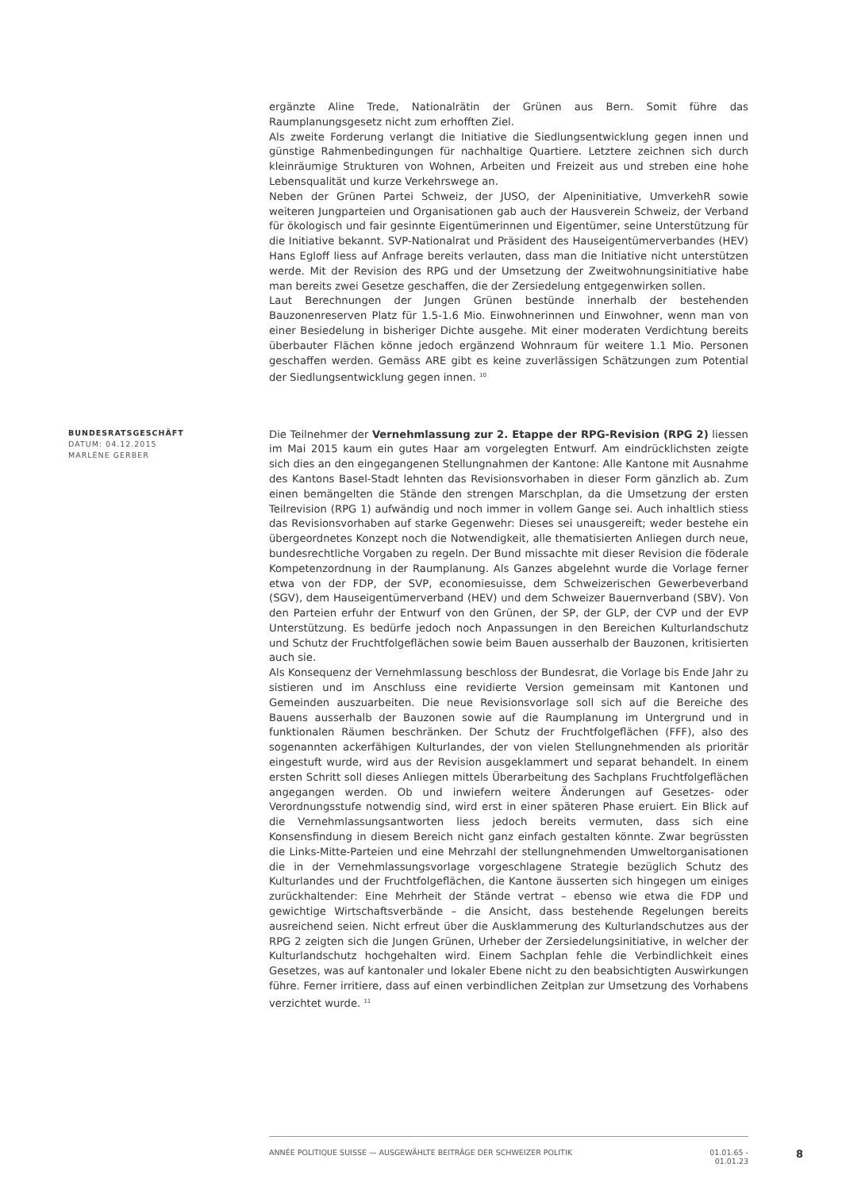ergänzte Aline Trede, Nationalrätin der Grünen aus Bern. Somit führe das Raumplanungsgesetz nicht zum erhofften Ziel.
Als zweite Forderung verlangt die Initiative die Siedlungsentwicklung gegen innen und günstige Rahmenbedingungen für nachhaltige Quartiere. Letztere zeichnen sich durch kleinräumige Strukturen von Wohnen, Arbeiten und Freizeit aus und streben eine hohe Lebensqualität und kurze Verkehrswege an.
Neben der Grünen Partei Schweiz, der JUSO, der Alpeninitiative, UmverkehR sowie weiteren Jungparteien und Organisationen gab auch der Hausverein Schweiz, der Verband für ökologisch und fair gesinnte Eigentümerinnen und Eigentümer, seine Unterstützung für die Initiative bekannt. SVP-Nationalrat und Präsident des Hauseigentümerverbandes (HEV) Hans Egloff liess auf Anfrage bereits verlauten, dass man die Initiative nicht unterstützen werde. Mit der Revision des RPG und der Umsetzung der Zweitwohnungsinitiative habe man bereits zwei Gesetze geschaffen, die der Zersiedelung entgegenwirken sollen.
Laut Berechnungen der Jungen Grünen bestünde innerhalb der bestehenden Bauzonenreserven Platz für 1.5-1.6 Mio. Einwohnerinnen und Einwohner, wenn man von einer Besiedelung in bisheriger Dichte ausgehe. Mit einer moderaten Verdichtung bereits überbauter Flächen könne jedoch ergänzend Wohnraum für weitere 1.1 Mio. Personen geschaffen werden. Gemäss ARE gibt es keine zuverlässigen Schätzungen zum Potential der Siedlungsentwicklung gegen innen. <sup>10</sup>
BUNDESRATSGESCHÄFT
DATUM: 04.12.2015
MARLÈNE GERBER
Die Teilnehmer der Vernehmlassung zur 2. Etappe der RPG-Revision (RPG 2) liessen im Mai 2015 kaum ein gutes Haar am vorgelegten Entwurf. Am eindrücklichsten zeigte sich dies an den eingegangenen Stellungnahmen der Kantone: Alle Kantone mit Ausnahme des Kantons Basel-Stadt lehnten das Revisionsvorhaben in dieser Form gänzlich ab. Zum einen bemängelten die Stände den strengen Marschplan, da die Umsetzung der ersten Teilrevision (RPG 1) aufwändig und noch immer in vollem Gange sei. Auch inhaltlich stiess das Revisionsvorhaben auf starke Gegenwehr: Dieses sei unausgereift; weder bestehe ein übergeordnetes Konzept noch die Notwendigkeit, alle thematisierten Anliegen durch neue, bundesrechtliche Vorgaben zu regeln. Der Bund missachte mit dieser Revision die föderale Kompetenzordnung in der Raumplanung. Als Ganzes abgelehnt wurde die Vorlage ferner etwa von der FDP, der SVP, economiesuisse, dem Schweizerischen Gewerbeverband (SGV), dem Hauseigentümerverband (HEV) und dem Schweizer Bauernverband (SBV). Von den Parteien erfuhr der Entwurf von den Grünen, der SP, der GLP, der CVP und der EVP Unterstützung. Es bedürfe jedoch noch Anpassungen in den Bereichen Kulturlandschutz und Schutz der Fruchtfolgeflächen sowie beim Bauen ausserhalb der Bauzonen, kritisierten auch sie.
Als Konsequenz der Vernehmlassung beschloss der Bundesrat, die Vorlage bis Ende Jahr zu sistieren und im Anschluss eine revidierte Version gemeinsam mit Kantonen und Gemeinden auszuarbeiten. Die neue Revisionsvorlage soll sich auf die Bereiche des Bauens ausserhalb der Bauzonen sowie auf die Raumplanung im Untergrund und in funktionalen Räumen beschränken. Der Schutz der Fruchtfolgeflächen (FFF), also des sogenannten ackerfähigen Kulturlandes, der von vielen Stellungnehmenden als prioritär eingestuft wurde, wird aus der Revision ausgeklammert und separat behandelt. In einem ersten Schritt soll dieses Anliegen mittels Überarbeitung des Sachplans Fruchtfolgeflächen angegangen werden. Ob und inwiefern weitere Änderungen auf Gesetzes- oder Verordnungsstufe notwendig sind, wird erst in einer späteren Phase eruiert. Ein Blick auf die Vernehmlassungsantworten liess jedoch bereits vermuten, dass sich eine Konsensfindung in diesem Bereich nicht ganz einfach gestalten könnte. Zwar begrüssten die Links-Mitte-Parteien und eine Mehrzahl der stellungnehmenden Umweltorganisationen die in der Vernehmlassungsvorlage vorgeschlagene Strategie bezüglich Schutz des Kulturlandes und der Fruchtfolgeflächen, die Kantone äusserten sich hingegen um einiges zurückhaltender: Eine Mehrheit der Stände vertrat – ebenso wie etwa die FDP und gewichtige Wirtschaftsverbände – die Ansicht, dass bestehende Regelungen bereits ausreichend seien. Nicht erfreut über die Ausklammerung des Kulturlandschutzes aus der RPG 2 zeigten sich die Jungen Grünen, Urheber der Zersiedelungsinitiative, in welcher der Kulturlandschutz hochgehalten wird. Einem Sachplan fehle die Verbindlichkeit eines Gesetzes, was auf kantonaler und lokaler Ebene nicht zu den beabsichtigten Auswirkungen führe. Ferner irritiere, dass auf einen verbindlichen Zeitplan zur Umsetzung des Vorhabens verzichtet wurde. <sup>11</sup>
ANNÉE POLITIQUE SUISSE — AUSGEWÄHLTE BEITRÄGE DER SCHWEIZER POLITIK 01.01.65 - 01.01.23 8